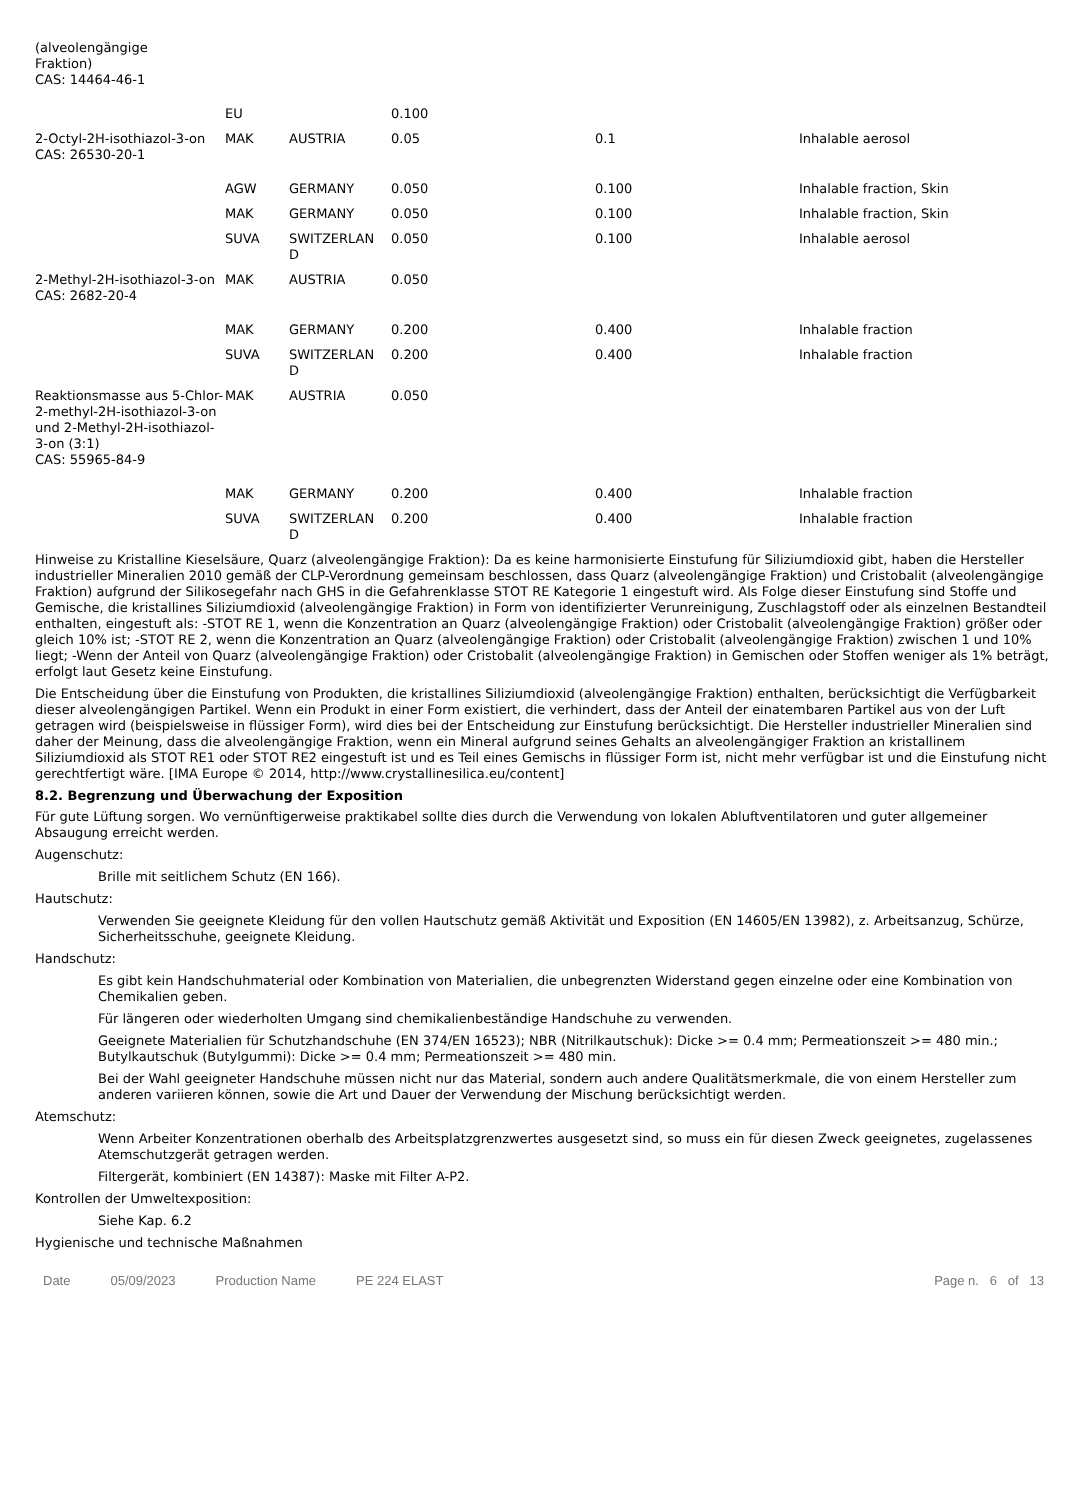| (alveolengängige Fraktion) CAS: 14464-46-1 | | | | | |
| | EU | | 0.100 | | |
| 2-Octyl-2H-isothiazol-3-on CAS: 26530-20-1 | MAK | AUSTRIA | 0.05 | 0.1 | Inhalable aerosol |
| | AGW | GERMANY | 0.050 | 0.100 | Inhalable fraction, Skin |
| | MAK | GERMANY | 0.050 | 0.100 | Inhalable fraction, Skin |
| | SUVA | SWITZERLAN D | 0.050 | 0.100 | Inhalable aerosol |
| 2-Methyl-2H-isothiazol-3-on CAS: 2682-20-4 | MAK | AUSTRIA | 0.050 | | |
| | MAK | GERMANY | 0.200 | 0.400 | Inhalable fraction |
| | SUVA | SWITZERLAN D | 0.200 | 0.400 | Inhalable fraction |
| Reaktionsmasse aus 5-Chlor-2-methyl-2H-isothiazol-3-on und 2-Methyl-2H-isothiazol-3-on (3:1) CAS: 55965-84-9 | MAK | AUSTRIA | 0.050 | | |
| | MAK | GERMANY | 0.200 | 0.400 | Inhalable fraction |
| | SUVA | SWITZERLAN D | 0.200 | 0.400 | Inhalable fraction |
Hinweise zu Kristalline Kieselsäure, Quarz (alveolengängige Fraktion): Da es keine harmonisierte Einstufung für Siliziumdioxid gibt, haben die Hersteller industrieller Mineralien 2010 gemäß der CLP-Verordnung gemeinsam beschlossen, dass Quarz (alveolengängige Fraktion) und Cristobalit (alveolengängige Fraktion) aufgrund der Silikosegefahr nach GHS in die Gefahrenklasse STOT RE Kategorie 1 eingestuft wird. Als Folge dieser Einstufung sind Stoffe und Gemische, die kristallines Siliziumdioxid (alveolengängige Fraktion) in Form von identifizierter Verunreinigung, Zuschlagstoff oder als einzelnen Bestandteil enthalten, eingestuft als: -STOT RE 1, wenn die Konzentration an Quarz (alveolengängige Fraktion) oder Cristobalit (alveolengängige Fraktion) größer oder gleich 10% ist; -STOT RE 2, wenn die Konzentration an Quarz (alveolengängige Fraktion) oder Cristobalit (alveolengängige Fraktion) zwischen 1 und 10% liegt; -Wenn der Anteil von Quarz (alveolengängige Fraktion) oder Cristobalit (alveolengängige Fraktion) in Gemischen oder Stoffen weniger als 1% beträgt, erfolgt laut Gesetz keine Einstufung.
Die Entscheidung über die Einstufung von Produkten, die kristallines Siliziumdioxid (alveolengängige Fraktion) enthalten, berücksichtigt die Verfügbarkeit dieser alveolengängigen Partikel. Wenn ein Produkt in einer Form existiert, die verhindert, dass der Anteil der einatembaren Partikel aus von der Luft getragen wird (beispielsweise in flüssiger Form), wird dies bei der Entscheidung zur Einstufung berücksichtigt. Die Hersteller industrieller Mineralien sind daher der Meinung, dass die alveolengängige Fraktion, wenn ein Mineral aufgrund seines Gehalts an alveolengängiger Fraktion an kristallinem Siliziumdioxid als STOT RE1 oder STOT RE2 eingestuft ist und es Teil eines Gemischs in flüssiger Form ist, nicht mehr verfügbar ist und die Einstufung nicht gerechtfertigt wäre. [IMA Europe © 2014, http://www.crystallinesilica.eu/content]
8.2. Begrenzung und Überwachung der Exposition
Für gute Lüftung sorgen. Wo vernünftigerweise praktikabel sollte dies durch die Verwendung von lokalen Abluftventilatoren und guter allgemeiner Absaugung erreicht werden.
Augenschutz:
Brille mit seitlichem Schutz (EN 166).
Hautschutz:
Verwenden Sie geeignete Kleidung für den vollen Hautschutz gemäß Aktivität und Exposition (EN 14605/EN 13982), z. Arbeitsanzug, Schürze, Sicherheitsschuhe, geeignete Kleidung.
Handschutz:
Es gibt kein Handschuhmaterial oder Kombination von Materialien, die unbegrenzten Widerstand gegen einzelne oder eine Kombination von Chemikalien geben.
Für längeren oder wiederholten Umgang sind chemikalienbeständige Handschuhe zu verwenden.
Geeignete Materialien für Schutzhandschuhe (EN 374/EN 16523); NBR (Nitrilkautschuk): Dicke >= 0.4 mm; Permeationszeit >= 480 min.; Butylkautschuk (Butylgummi): Dicke >= 0.4 mm; Permeationszeit >= 480 min.
Bei der Wahl geeigneter Handschuhe müssen nicht nur das Material, sondern auch andere Qualitätsmerkmale, die von einem Hersteller zum anderen variieren können, sowie die Art und Dauer der Verwendung der Mischung berücksichtigt werden.
Atemschutz:
Wenn Arbeiter Konzentrationen oberhalb des Arbeitsplatzgrenzwertes ausgesetzt sind, so muss ein für diesen Zweck geeignetes, zugelassenes Atemschutzgerät getragen werden.
Filtergerät, kombiniert (EN 14387): Maske mit Filter A-P2.
Kontrollen der Umweltexposition:
Siehe Kap. 6.2
Hygienische und technische Maßnahmen
Date 05/09/2023 Production Name PE 224 ELAST Page n. 6 of 13